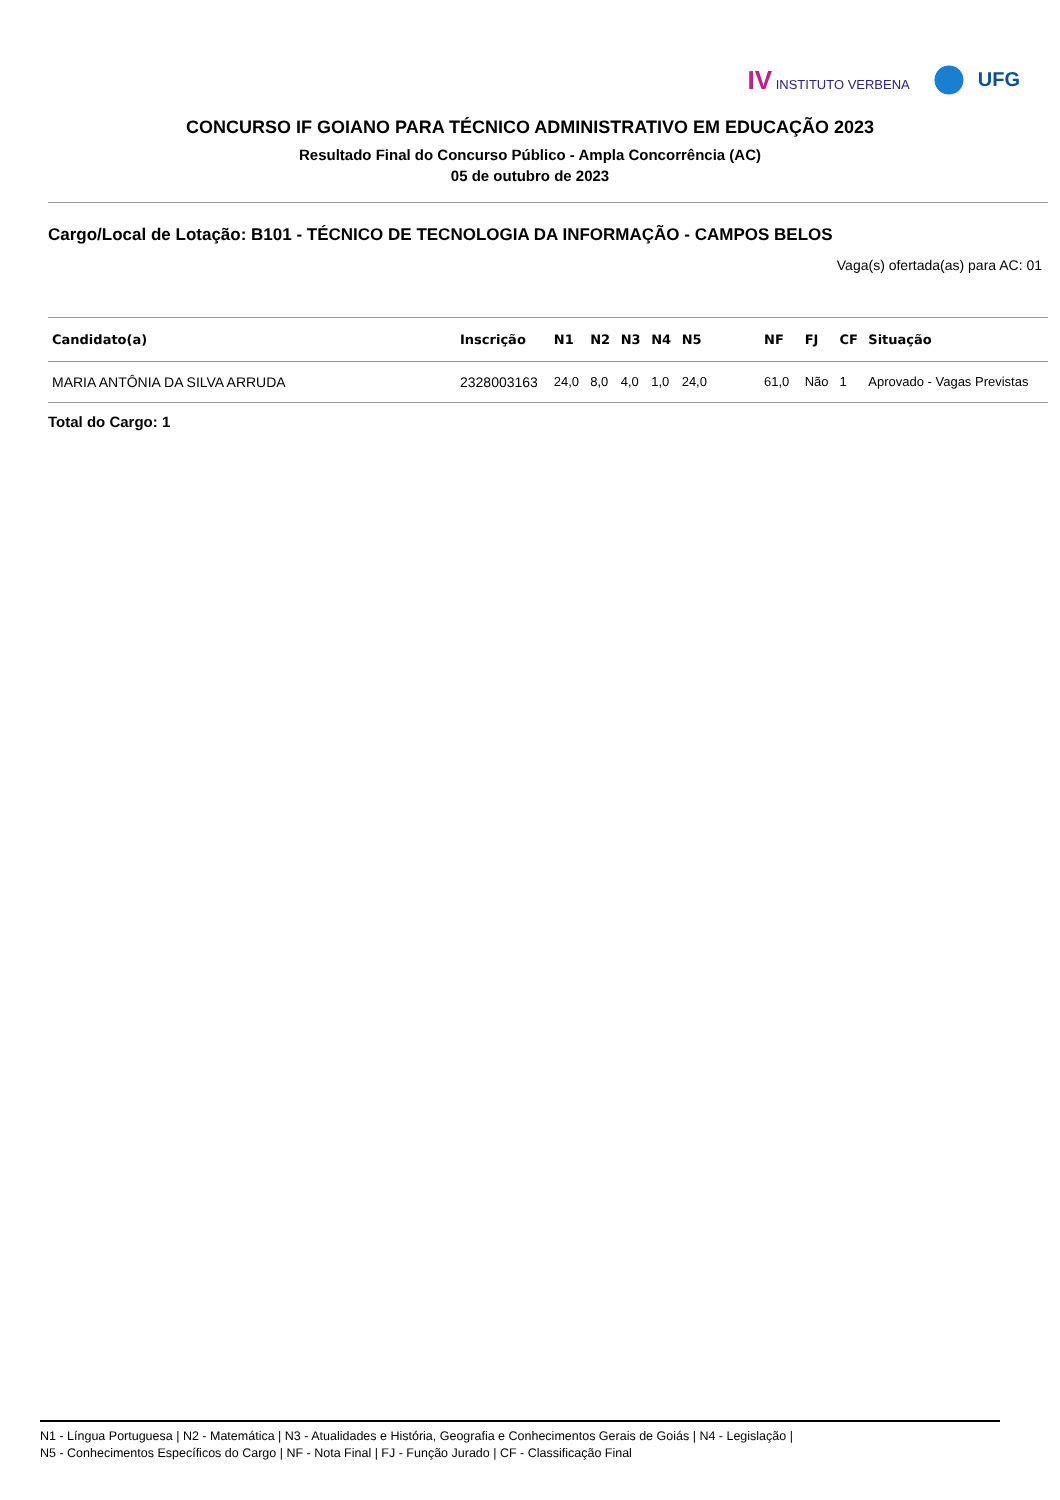IV INSTITUTO VERBENA
UFG
CONCURSO IF GOIANO PARA TÉCNICO ADMINISTRATIVO EM EDUCAÇÃO 2023
Resultado Final do Concurso Público - Ampla Concorrência (AC)
05 de outubro de 2023
Cargo/Local de Lotação: B101 - TÉCNICO DE TECNOLOGIA DA INFORMAÇÃO - CAMPOS BELOS
Vaga(s) ofertada(as) para AC: 01
| Candidato(a) | Inscrição | N1 | N2 | N3 | N4 | N5 | NF | FJ | CF | Situação |
| --- | --- | --- | --- | --- | --- | --- | --- | --- | --- | --- |
| MARIA ANTÔNIA DA SILVA ARRUDA | 2328003163 | 24,0 | 8,0 | 4,0 | 1,0 | 24,0 | 61,0 | Não | 1 | Aprovado - Vagas Previstas |
Total do Cargo: 1
N1 - Língua Portuguesa | N2 - Matemática | N3 - Atualidades e História, Geografia e Conhecimentos Gerais de Goiás | N4 - Legislação |
N5 - Conhecimentos Específicos do Cargo | NF - Nota Final | FJ - Função Jurado | CF - Classificação Final